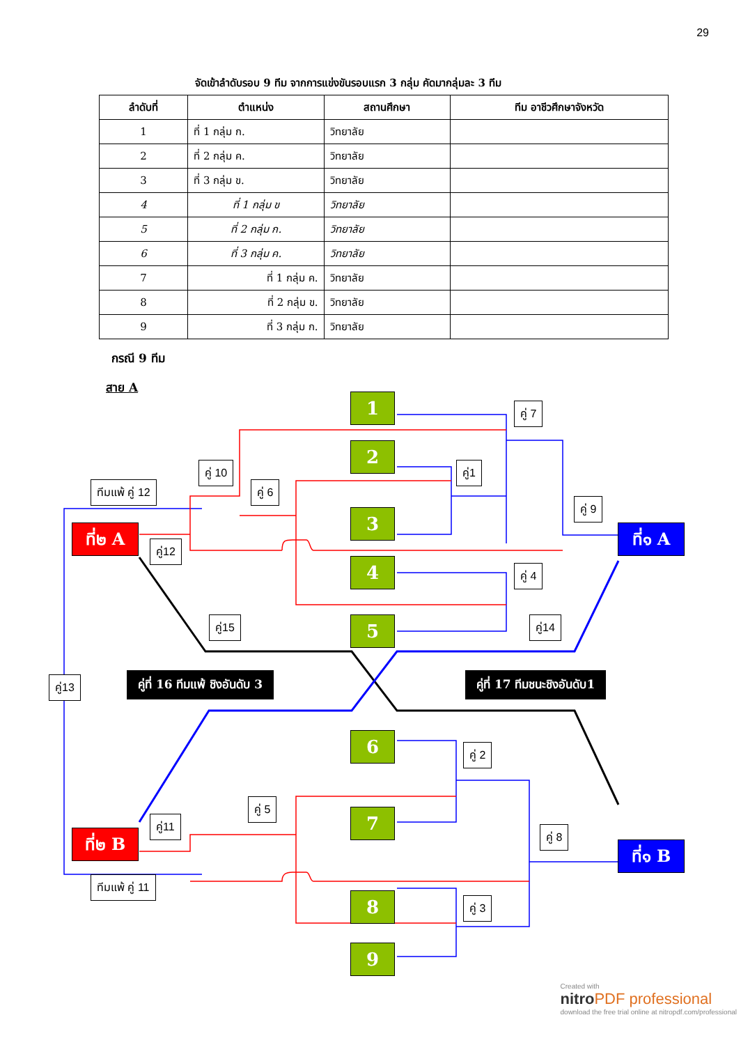29
จัดเข้าลำดับรอบ 9 ทีม จากการแข่งขันรอบแรก 3 กลุ่ม คัดมากลุ่มละ 3 ทีม
| ลำดับที่ | ตำแหน่ง | สถานศึกษา | ทีม อาชีวศึกษาจังหวัด |
| --- | --- | --- | --- |
| 1 | ที่ 1 กลุ่ม ก. | วิทยาลัย | |
| 2 | ที่ 2 กลุ่ม ค. | วิทยาลัย | |
| 3 | ที่ 3 กลุ่ม ข. | วิทยาลัย | |
| 4 | ที่ 1 กลุ่ม ข | วิทยาลัย | |
| 5 | ที่ 2 กลุ่ม ก. | วิทยาลัย | |
| 6 | ที่ 3 กลุ่ม ค. | วิทยาลัย | |
| 7 | ที่ 1 กลุ่ม ค. | วิทยาลัย | |
| 8 | ที่ 2 กลุ่ม ข. | วิทยาลัย | |
| 9 | ที่ 3 กลุ่ม ก. | วิทยาลัย | |
กรณี 9 ทีม
สาย A
1
2
3
4
5
6
7
8
9
ที่๒ A
ที่๒ B
ที่๑ A
ที่๑ B
คู่ 7
คู่1
คู่ 10
คู่ 6
ทีมแพ้ คู่ 12
คู่ 9
คู่12
คู่ 4
คู่15 คู่14
คู่13 คู่ที่ 16 ทีมแพ้ ชิงอันดับ 3 คู่ที่ 17 ทีมชนะชิงอันดับ1
คู่ 2
คู่ 5
คู่11
คู่ 8
ทีมแพ้ คู่ 11
คู่ 3
Created with
nitro PDF professional
download the free trial online at nitropdf.com/professional